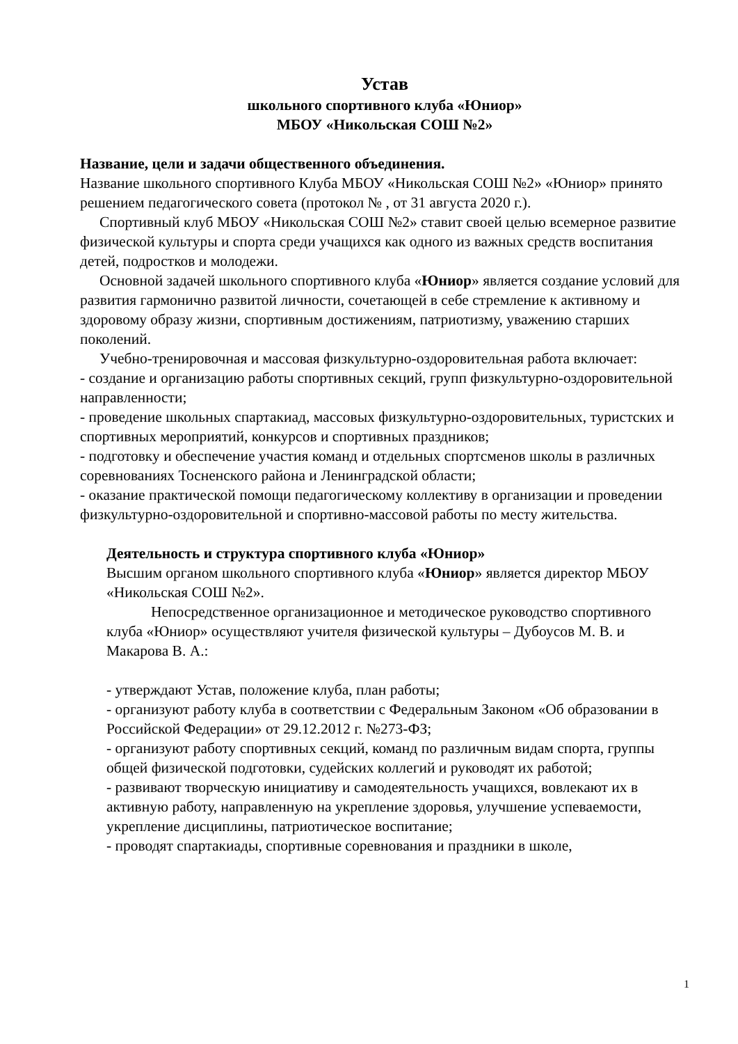Устав
школьного спортивного клуба «Юниор»
МБОУ «Никольская СОШ №2»
Название, цели и задачи общественного объединения.
Название школьного спортивного Клуба МБОУ «Никольская СОШ №2» «Юниор» принято решением педагогического совета (протокол № , от 31 августа 2020 г.).
Спортивный клуб МБОУ «Никольская СОШ №2» ставит своей целью всемерное развитие физической культуры и спорта среди учащихся как одного из важных средств воспитания детей, подростков и молодежи.
Основной задачей школьного спортивного клуба «Юниор» является создание условий для развития гармонично развитой личности, сочетающей в себе стремление к активному и здоровому образу жизни, спортивным достижениям, патриотизму, уважению старших поколений.
Учебно-тренировочная и массовая физкультурно-оздоровительная работа включает:
- создание и организацию работы спортивных секций, групп физкультурно-оздоровительной направленности;
- проведение школьных спартакиад, массовых физкультурно-оздоровительных, туристских и спортивных мероприятий, конкурсов и спортивных праздников;
- подготовку и обеспечение участия команд и отдельных спортсменов школы в различных соревнованиях Тосненского района и Ленинградской области;
- оказание практической помощи педагогическому коллективу в организации и проведении физкультурно-оздоровительной и спортивно-массовой работы по месту жительства.
Деятельность и структура спортивного клуба «Юниор»
Высшим органом школьного спортивного клуба «Юниор» является директор МБОУ «Никольская СОШ №2».
Непосредственное организационное и методическое руководство спортивного клуба «Юниор» осуществляют учителя физической культуры – Дубоусов М. В. и Макарова В. А.:
- утверждают Устав, положение клуба, план работы;
- организуют работу клуба в соответствии с Федеральным Законом «Об образовании в Российской Федерации» от 29.12.2012 г. №273-ФЗ;
- организуют работу спортивных секций, команд по различным видам спорта, группы общей физической подготовки, судейских коллегий и руководят их работой;
- развивают творческую инициативу и самодеятельность учащихся, вовлекают их в активную работу, направленную на укрепление здоровья, улучшение успеваемости, укрепление дисциплины, патриотическое воспитание;
- проводят спартакиады, спортивные соревнования и праздники в школе,
1